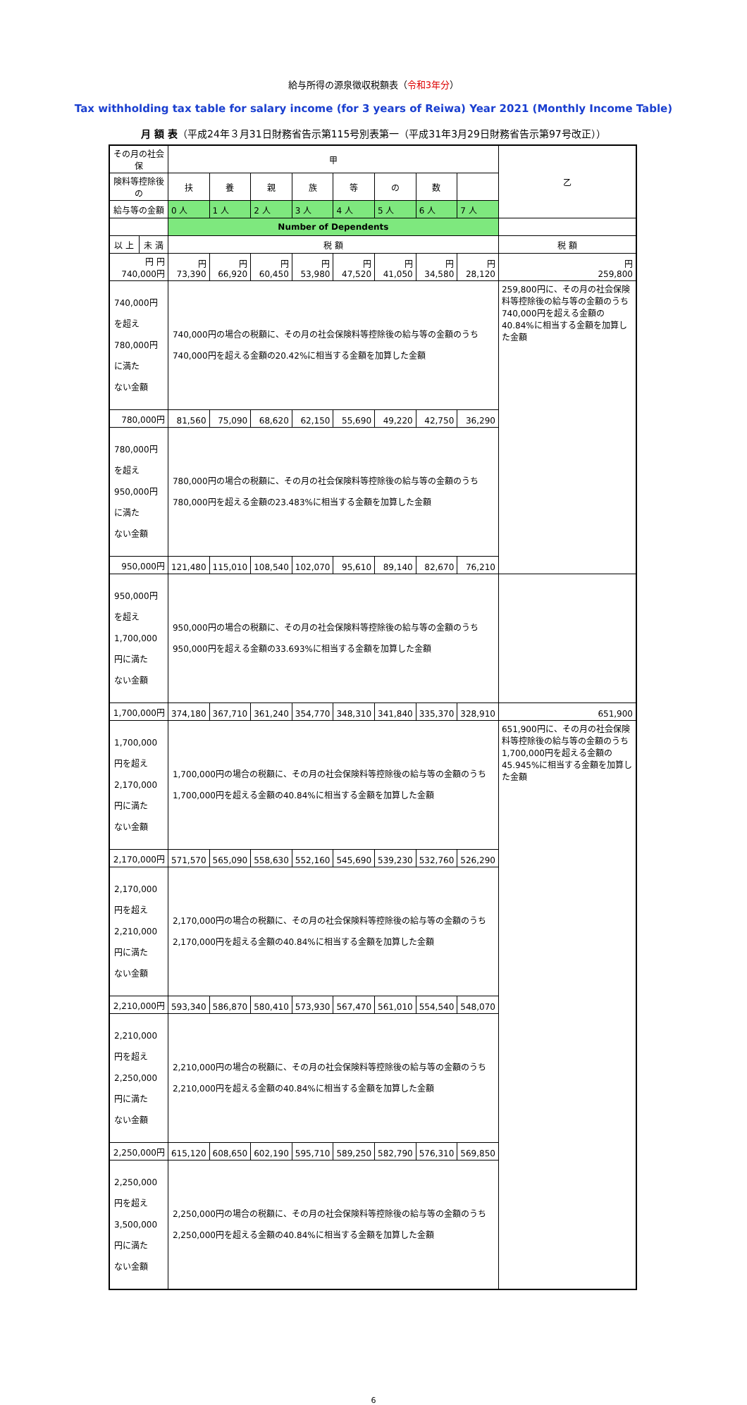給与所得の源泉徴収税額表（令和3年分）
Tax withholding tax table for salary income (for 3 years of Reiwa) Year 2021 (Monthly Income Table)
月 額 表（平成24年３月31日財務省告示第115号別表第一（平成31年3月29日財務省告示第97号改正））
| その月の社会保 | | 甲 | | | | | | | | 乙 |
| 険料等控除後の | | 扶 | 養 | 親 | 族 | 等 | の | 数 | | |
| 給与等の金額 | | 0 人 | 1 人 | 2 人 | 3 人 | 4 人 | 5 人 | 6 人 | 7 人 | |
| | | Number of Dependents | | | | | | | | |
| 以 上 | 未 満 | 税 額 | | | | | | | | 税 額 |
| 円 円 740,000円 | | 円 73,390 | 円 66,920 | 円 60,450 | 円 53,980 | 円 47,520 | 円 41,050 | 円 34,580 | 円 28,120 | 円 259,800 |
| 740,000円を超え 780,000円に満た ない金額 | | 740,000円の場合の税額に、その月の社会保険料等控除後の給与等の金額のうち 740,000円を超える金額の20.42%に相当する金額を加算した金額 | | | | | | | | 259,800円に、その月の社会保険料等控除後の給与等の金額のうち740,000円を超える金額の40.84%に相当する金額を加算した金額 |
| 780,000円 | | 81,560 | 75,090 | 68,620 | 62,150 | 55,690 | 49,220 | 42,750 | 36,290 | |
| 780,000円を超え 950,000円に満た ない金額 | | 780,000円の場合の税額に、その月の社会保険料等控除後の給与等の金額のうち 780,000円を超える金額の23.483%に相当する金額を加算した金額 | | | | | | | | |
| 950,000円 | | 121,480 | 115,010 | 108,540 | 102,070 | 95,610 | 89,140 | 82,670 | 76,210 | |
| 950,000円を超え 1,700,000円に満た ない金額 | | 950,000円の場合の税額に、その月の社会保険料等控除後の給与等の金額のうち 950,000円を超える金額の33.693%に相当する金額を加算した金額 | | | | | | | | |
| 1,700,000円 | | 374,180 | 367,710 | 361,240 | 354,770 | 348,310 | 341,840 | 335,370 | 328,910 | 651,900 |
| 1,700,000円を超え 2,170,000円に満た ない金額 | | 1,700,000円の場合の税額に、その月の社会保険料等控除後の給与等の金額のうち 1,700,000円を超える金額の40.84%に相当する金額を加算した金額 | | | | | | | | 651,900円に、その月の社会保険料等控除後の給与等の金額のうち1,700,000円を超える金額の45.945%に相当する金額を加算した金額 |
| 2,170,000円 | | 571,570 | 565,090 | 558,630 | 552,160 | 545,690 | 539,230 | 532,760 | 526,290 | |
| 2,170,000円を超え 2,210,000円に満た ない金額 | | 2,170,000円の場合の税額に、その月の社会保険料等控除後の給与等の金額のうち 2,170,000円を超える金額の40.84%に相当する金額を加算した金額 | | | | | | | | |
| 2,210,000円 | | 593,340 | 586,870 | 580,410 | 573,930 | 567,470 | 561,010 | 554,540 | 548,070 | |
| 2,210,000円を超え 2,250,000円に満た ない金額 | | 2,210,000円の場合の税額に、その月の社会保険料等控除後の給与等の金額のうち 2,210,000円を超える金額の40.84%に相当する金額を加算した金額 | | | | | | | | |
| 2,250,000円 | | 615,120 | 608,650 | 602,190 | 595,710 | 589,250 | 582,790 | 576,310 | 569,850 | |
| 2,250,000円を超え 3,500,000円に満た ない金額 | | 2,250,000円の場合の税額に、その月の社会保険料等控除後の給与等の金額のうち 2,250,000円を超える金額の40.84%に相当する金額を加算した金額 | | | | | | | | |
6